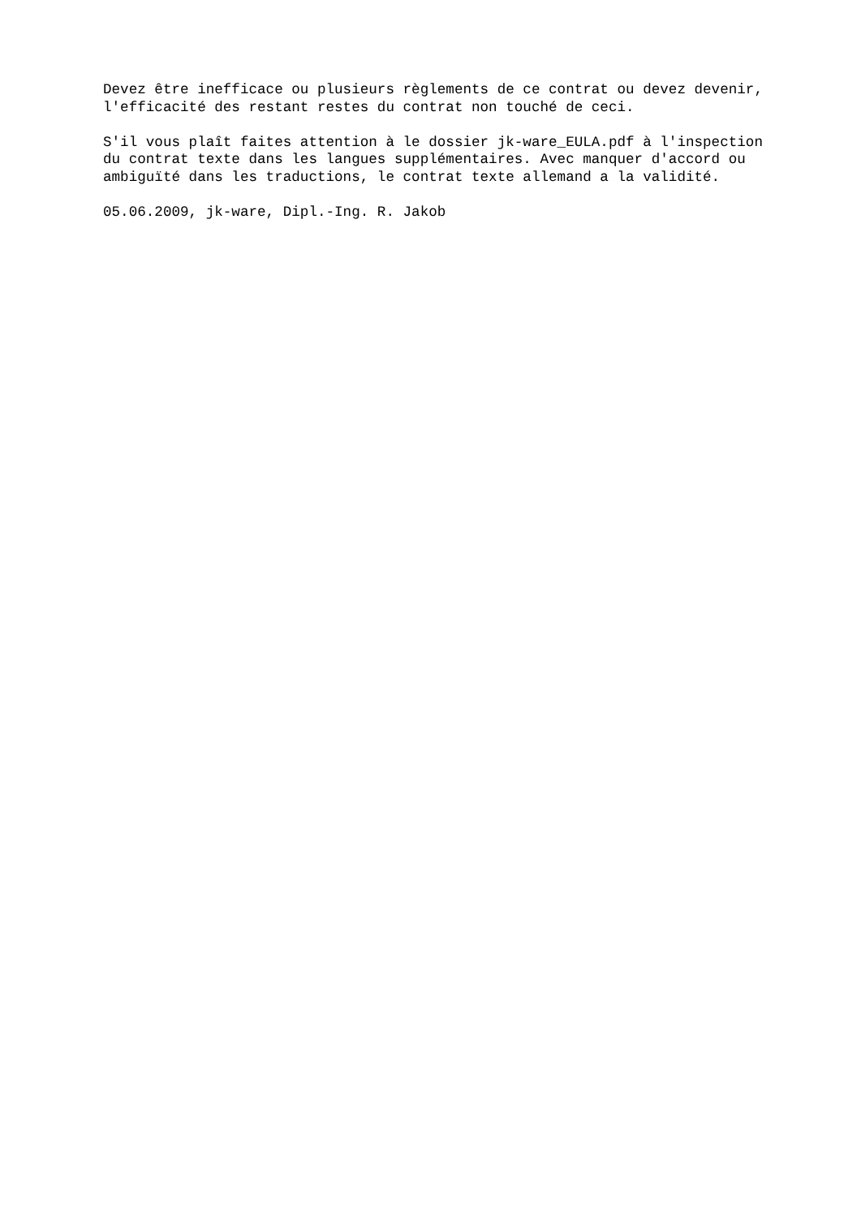Devez être inefficace ou plusieurs règlements de ce contrat ou devez devenir, l'efficacité des restant restes du contrat non touché de ceci.
S'il vous plaît faites attention à le dossier jk-ware_EULA.pdf à l'inspection du contrat texte dans les langues supplémentaires. Avec manquer d'accord ou ambiguïté dans les traductions, le contrat texte allemand a la validité.
05.06.2009, jk-ware, Dipl.-Ing. R. Jakob